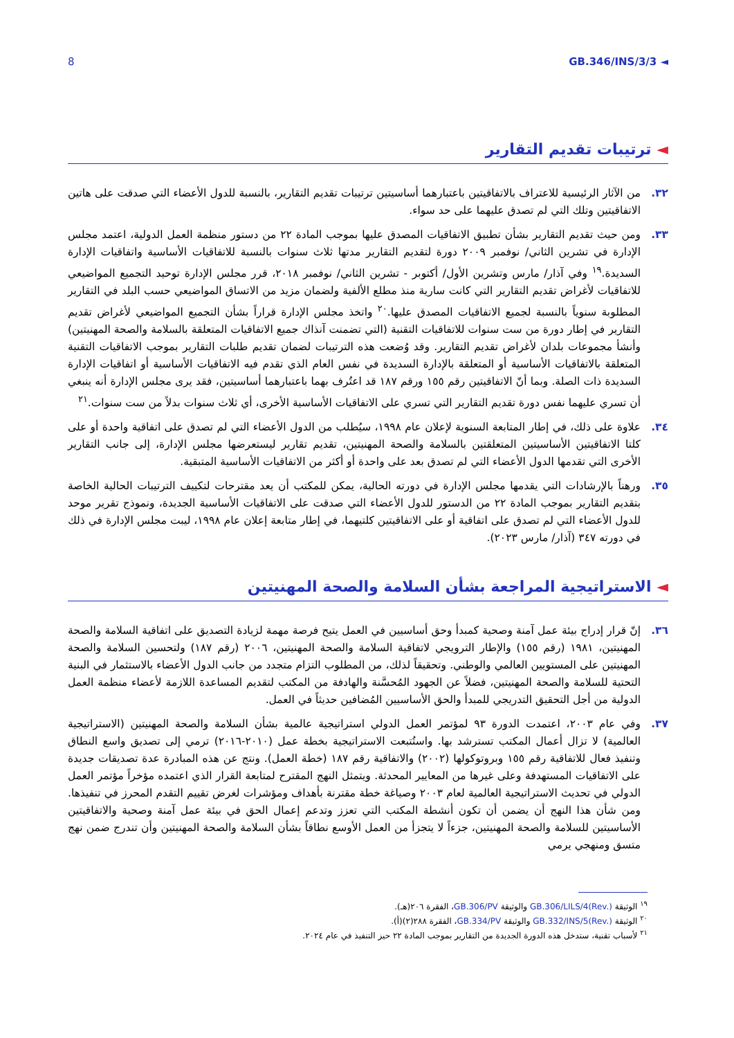8 GB.346/INS/3/3 ◄
◄ ترتيبات تقديم التقارير
٣٢. من الآثار الرئيسية للاعتراف بالاتفاقيتين باعتبارهما أساسيتين ترتيبات تقديم التقارير، بالنسبة للدول الأعضاء التي صدقت على هاتين الاتفاقيتين وتلك التي لم تصدق عليهما على حد سواء.
٣٣. ومن حيث تقديم التقارير بشأن تطبيق الاتفاقيات المصدق عليها بموجب المادة ٢٢ من دستور منظمة العمل الدولية، اعتمد مجلس الإدارة في تشرين الثاني/ نوفمبر ٢٠٠٩ دورة لتقديم التقارير مدتها ثلاث سنوات بالنسبة للاتفاقيات الأساسية واتفاقيات الإدارة السديدة.<sup>١٩</sup> وفي آذار/ مارس وتشرين الأول/ أكتوبر - تشرين الثاني/ نوفمبر ٢٠١٨، قرر مجلس الإدارة توحيد التجميع المواضيعي للاتفاقيات لأغراض تقديم التقارير التي كانت سارية منذ مطلع الألفية ولضمان مزيد من الاتساق المواضيعي حسب البلد في التقارير المطلوبة سنوياً بالنسبة لجميع الاتفاقيات المصدق عليها.<sup>٢٠</sup> واتخذ مجلس الإدارة قراراً بشأن التجميع المواضيعي لأغراض تقديم التقارير في إطار دورة من ست سنوات للاتفاقيات التقنية (التي تضمنت آنذاك جميع الاتفاقيات المتعلقة بالسلامة والصحة المهنيتين) وأنشأ مجموعات بلدان لأغراض تقديم التقارير. وقد وُضعت هذه الترتيبات لضمان تقديم طلبات التقارير بموجب الاتفاقيات التقنية المتعلقة بالاتفاقيات الأساسية أو المتعلقة بالإدارة السديدة في نفس العام الذي تقدم فيه الاتفاقيات الأساسية أو اتفاقيات الإدارة السديدة ذات الصلة. وبما أنّ الاتفاقيتين رقم ١٥٥ ورقم ١٨٧ قد اعتُرف بهما باعتبارهما أساسيتين، فقد يرى مجلس الإدارة أنه ينبغي أن تسري عليهما نفس دورة تقديم التقارير التي تسري على الاتفاقيات الأساسية الأخرى، أي ثلاث سنوات بدلاً من ست سنوات.<sup>٢١</sup>
٣٤. علاوة على ذلك، في إطار المتابعة السنوية لإعلان عام ١٩٩٨، سيُطلب من الدول الأعضاء التي لم تصدق على اتفاقية واحدة أو على كلتا الاتفاقيتين الأساسيتين المتعلقتين بالسلامة والصحة المهنيتين، تقديم تقارير ليستعرضها مجلس الإدارة، إلى جانب التقارير الأخرى التي تقدمها الدول الأعضاء التي لم تصدق بعد على واحدة أو أكثر من الاتفاقيات الأساسية المتبقية.
٣٥. ورهناً بالإرشادات التي يقدمها مجلس الإدارة في دورته الحالية، يمكن للمكتب أن يعد مقترحات لتكييف الترتيبات الحالية الخاصة بتقديم التقارير بموجب المادة ٢٢ من الدستور للدول الأعضاء التي صدقت على الاتفاقيات الأساسية الجديدة، ونموذج تقرير موحد للدول الأعضاء التي لم تصدق على اتفاقية أو على الاتفاقيتين كلتيهما، في إطار متابعة إعلان عام ١٩٩٨، ليبت مجلس الإدارة في ذلك في دورته ٣٤٧ (آذار/ مارس ٢٠٢٣).
◄ الاستراتيجية المراجعة بشأن السلامة والصحة المهنيتين
٣٦. إنّ قرار إدراج بيئة عمل آمنة وصحية كمبدأ وحق أساسيين في العمل يتيح فرصة مهمة لزيادة التصديق على اتفاقية السلامة والصحة المهنيتين، ١٩٨١ (رقم ١٥٥) والإطار الترويجي لاتفاقية السلامة والصحة المهنيتين، ٢٠٠٦ (رقم ١٨٧) ولتحسين السلامة والصحة المهنيتين على المستويين العالمي والوطني. وتحقيقاً لذلك، من المطلوب التزام متجدد من جانب الدول الأعضاء بالاستثمار في البنية التحتية للسلامة والصحة المهنيتين، فضلاً عن الجهود المُحسَّنة والهادفة من المكتب لتقديم المساعدة اللازمة لأعضاء منظمة العمل الدولية من أجل التحقيق التدريجي للمبدأ والحق الأساسيين المُضافين حديثاً في العمل.
٣٧. وفي عام ٢٠٠٣، اعتمدت الدورة ٩٣ لمؤتمر العمل الدولي استراتيجية عالمية بشأن السلامة والصحة المهنيتين (الاستراتيجية العالمية) لا تزال أعمال المكتب تسترشد بها. واستُتبعت الاستراتيجية بخطة عمل (٢٠١٠-٢٠١٦) ترمي إلى تصديق واسع النطاق وتنفيذ فعال للاتفاقية رقم ١٥٥ وبروتوكولها (٢٠٠٢) والاتفاقية رقم ١٨٧ (خطة العمل). ونتج عن هذه المبادرة عدة تصديقات جديدة على الاتفاقيات المستهدفة وعلى غيرها من المعايير المحدثة. ويتمثل النهج المقترح لمتابعة القرار الذي اعتمده مؤخراً مؤتمر العمل الدولي في تحديث الاستراتيجية العالمية لعام ٢٠٠٣ وصياغة خطة مقترنة بأهداف ومؤشرات لغرض تقييم التقدم المحرز في تنفيذها. ومن شأن هذا النهج أن يضمن أن تكون أنشطة المكتب التي تعزز وتدعم إعمال الحق في بيئة عمل آمنة وصحية والاتفاقيتين الأساسيتين للسلامة والصحة المهنيتين، جزءاً لا يتجزأ من العمل الأوسع نطاقاً بشأن السلامة والصحة المهنيتين وأن تندرج ضمن نهج متسق ومنهجي يرمي
<sup>١٩</sup> الوثيقة GB.306/LILS/4(Rev.) والوثيقة GB.306/PV، الفقرة ٢٠٦(هـ).
<sup>٢٠</sup> الوثيقة GB.332/INS/5(Rev.) والوثيقة GB.334/PV، الفقرة ٢٨٨(٢)(أ).
<sup>٢١</sup> لأسباب تقنية، ستدخل هذه الدورة الجديدة من التقارير بموجب المادة ٢٢ حيز التنفيذ في عام ٢٠٢٤.